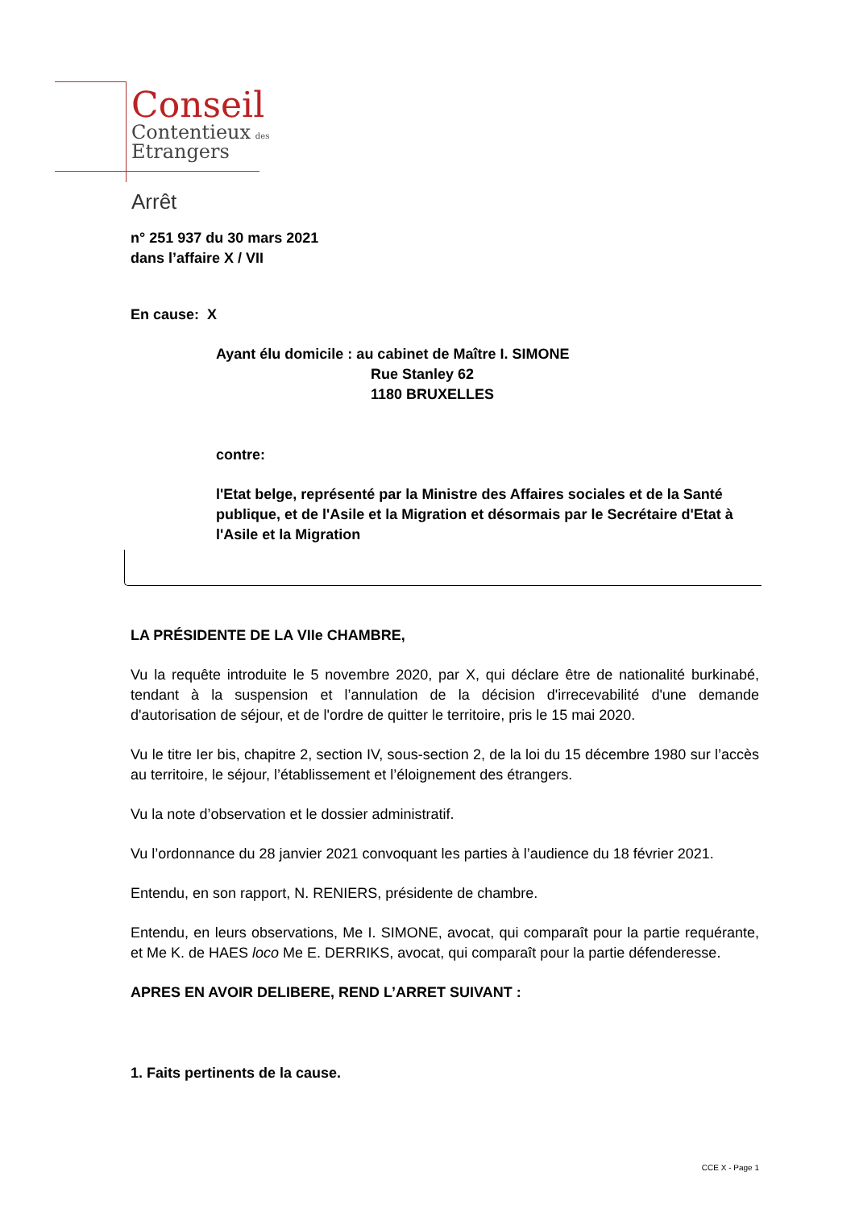Conseil
Contentieux des
Etrangers
Arrêt
n° 251 937 du 30 mars 2021
dans l’affaire X / VII
En cause: X
Ayant élu domicile : au cabinet de Maître I. SIMONE
Rue Stanley 62
1180 BRUXELLES
contre:
l'Etat belge, représenté par la Ministre des Affaires sociales et de la Santé publique, et de l'Asile et la Migration et désormais par le Secrétaire d'Etat à l'Asile et la Migration
LA PRÉSIDENTE DE LA VIIe CHAMBRE,
Vu la requête introduite le 5 novembre 2020, par X, qui déclare être de nationalité burkinabé, tendant à la suspension et l’annulation de la décision d'irrecevabilité d'une demande d'autorisation de séjour, et de l'ordre de quitter le territoire, pris le 15 mai 2020.
Vu le titre Ier bis, chapitre 2, section IV, sous-section 2, de la loi du 15 décembre 1980 sur l’accès au territoire, le séjour, l’établissement et l’éloignement des étrangers.
Vu la note d’observation et le dossier administratif.
Vu l’ordonnance du 28 janvier 2021 convoquant les parties à l’audience du 18 février 2021.
Entendu, en son rapport, N. RENIERS, présidente de chambre.
Entendu, en leurs observations, Me I. SIMONE, avocat, qui comparaît pour la partie requérante, et Me K. de HAES loco Me E. DERRIKS, avocat, qui comparaît pour la partie défenderesse.
APRES EN AVOIR DELIBERE, REND L’ARRET SUIVANT :
1. Faits pertinents de la cause.
CCE X - Page 1